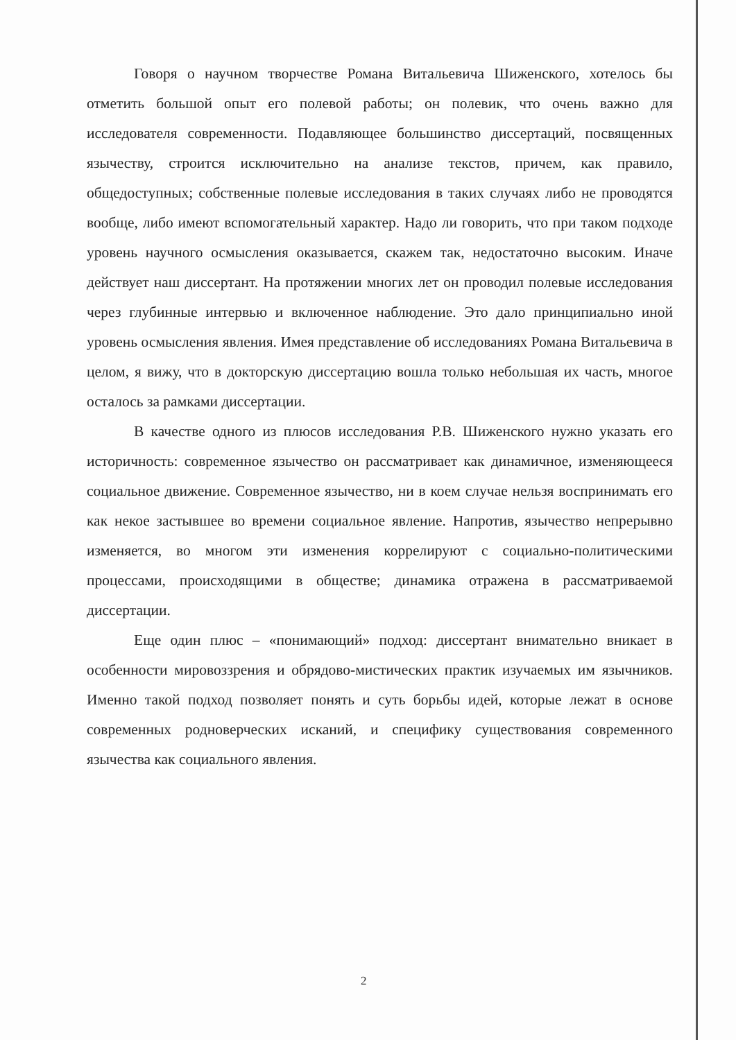Говоря о научном творчестве Романа Витальевича Шиженского, хотелось бы отметить большой опыт его полевой работы; он полевик, что очень важно для исследователя современности. Подавляющее большинство диссертаций, посвященных язычеству, строится исключительно на анализе текстов, причем, как правило, общедоступных; собственные полевые исследования в таких случаях либо не проводятся вообще, либо имеют вспомогательный характер. Надо ли говорить, что при таком подходе уровень научного осмысления оказывается, скажем так, недостаточно высоким. Иначе действует наш диссертант. На протяжении многих лет он проводил полевые исследования через глубинные интервью и включенное наблюдение. Это дало принципиально иной уровень осмысления явления. Имея представление об исследованиях Романа Витальевича в целом, я вижу, что в докторскую диссертацию вошла только небольшая их часть, многое осталось за рамками диссертации.
В качестве одного из плюсов исследования Р.В. Шиженского нужно указать его историчность: современное язычество он рассматривает как динамичное, изменяющееся социальное движение. Современное язычество, ни в коем случае нельзя воспринимать его как некое застывшее во времени социальное явление. Напротив, язычество непрерывно изменяется, во многом эти изменения коррелируют с социально-политическими процессами, происходящими в обществе; динамика отражена в рассматриваемой диссертации.
Еще один плюс – «понимающий» подход: диссертант внимательно вникает в особенности мировоззрения и обрядово-мистических практик изучаемых им язычников. Именно такой подход позволяет понять и суть борьбы идей, которые лежат в основе современных родноверческих исканий, и специфику существования современного язычества как социального явления.
2